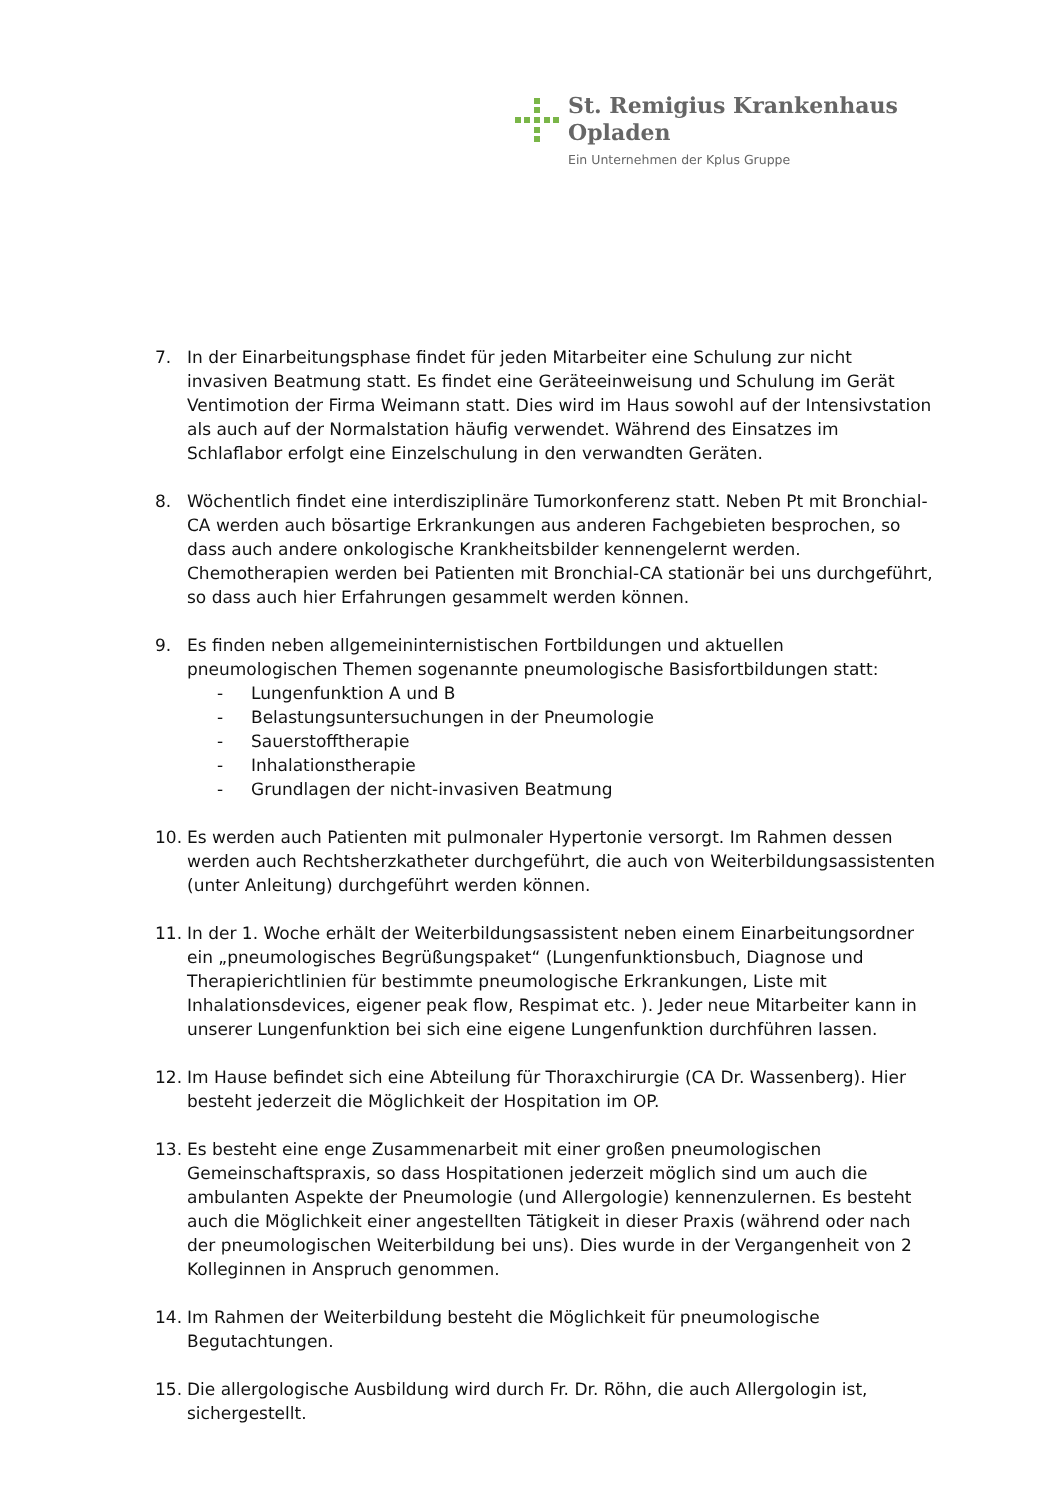St. Remigius Krankenhaus
Opladen
Ein Unternehmen der Kplus Gruppe
7. In der Einarbeitungsphase findet für jeden Mitarbeiter eine Schulung zur nicht invasiven Beatmung statt. Es findet eine Geräteeinweisung und Schulung im Gerät Ventimotion der Firma Weimann statt. Dies wird im Haus sowohl auf der Intensivstation als auch auf der Normalstation häufig verwendet. Während des Einsatzes im Schlaflabor erfolgt eine Einzelschulung in den verwandten Geräten.
8. Wöchentlich findet eine interdisziplinäre Tumorkonferenz statt. Neben Pt mit Bronchial-CA werden auch bösartige Erkrankungen aus anderen Fachgebieten besprochen, so dass auch andere onkologische Krankheitsbilder kennengelernt werden. Chemotherapien werden bei Patienten mit Bronchial-CA stationär bei uns durchgeführt, so dass auch hier Erfahrungen gesammelt werden können.
9. Es finden neben allgemeininternistischen Fortbildungen und aktuellen pneumologischen Themen sogenannte pneumologische Basisfortbildungen statt:
- Lungenfunktion A und B
- Belastungsuntersuchungen in der Pneumologie
- Sauerstofftherapie
- Inhalationstherapie
- Grundlagen der nicht-invasiven Beatmung
10. Es werden auch Patienten mit pulmonaler Hypertonie versorgt. Im Rahmen dessen werden auch Rechtsherzkatheter durchgeführt, die auch von Weiterbildungsassistenten (unter Anleitung) durchgeführt werden können.
11. In der 1. Woche erhält der Weiterbildungsassistent neben einem Einarbeitungsordner ein „pneumologisches Begrüßungspaket“ (Lungenfunktionsbuch, Diagnose und Therapierichtlinien für bestimmte pneumologische Erkrankungen, Liste mit Inhalationsdevices, eigener peak flow, Respimat etc. ). Jeder neue Mitarbeiter kann in unserer Lungenfunktion bei sich eine eigene Lungenfunktion durchführen lassen.
12. Im Hause befindet sich eine Abteilung für Thoraxchirurgie (CA Dr. Wassenberg). Hier besteht jederzeit die Möglichkeit der Hospitation im OP.
13. Es besteht eine enge Zusammenarbeit mit einer großen pneumologischen Gemeinschaftspraxis, so dass Hospitationen jederzeit möglich sind um auch die ambulanten Aspekte der Pneumologie (und Allergologie) kennenzulernen. Es besteht auch die Möglichkeit einer angestellten Tätigkeit in dieser Praxis (während oder nach der pneumologischen Weiterbildung bei uns). Dies wurde in der Vergangenheit von 2 Kolleginnen in Anspruch genommen.
14. Im Rahmen der Weiterbildung besteht die Möglichkeit für pneumologische Begutachtungen.
15. Die allergologische Ausbildung wird durch Fr. Dr. Röhn, die auch Allergologin ist, sichergestellt.